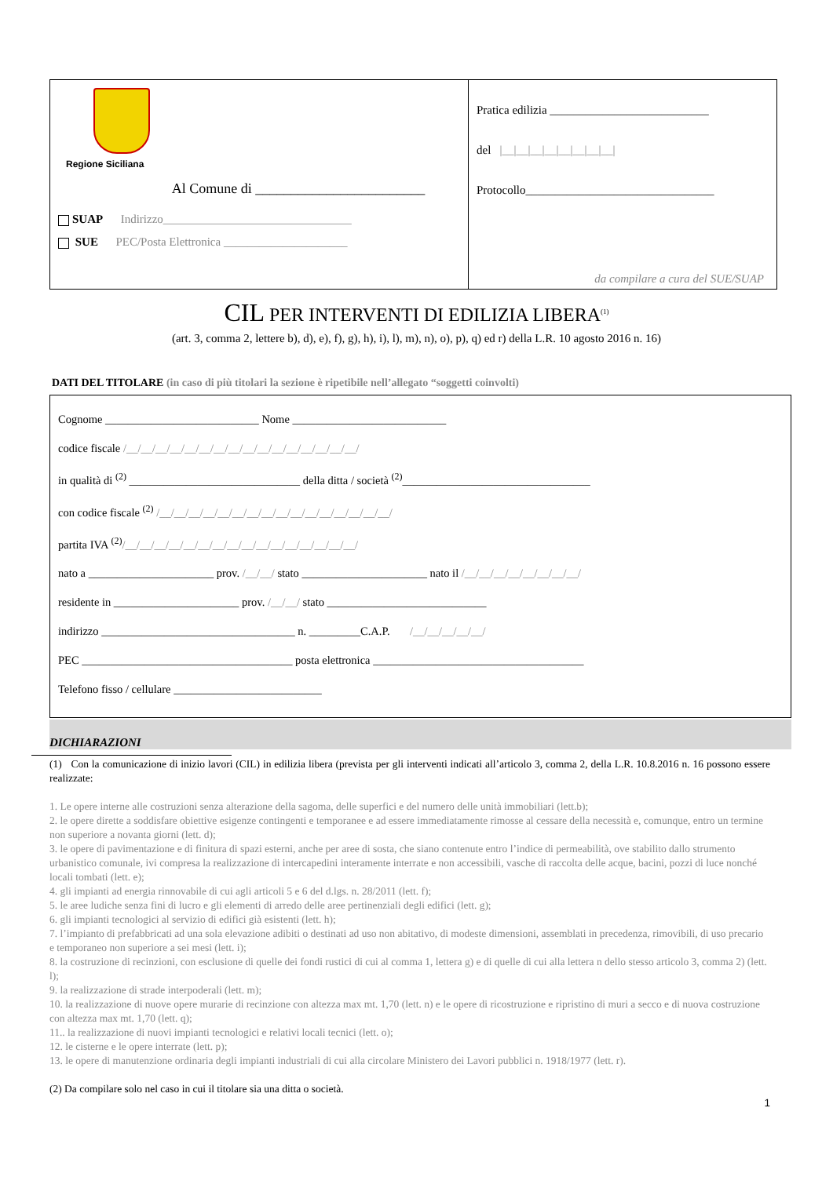Regione Siciliana
Al Comune di ________________________
SUAP Indirizzo________________________________
SUE PEC/Posta Elettronica _____________________
Pratica edilizia ___________________________
del |__|__|__|__|__|__|__|__|
Protocollo________________________________
da compilare a cura del SUE/SUAP
CIL PER INTERVENTI DI EDILIZIA LIBERA<sup>(1)</sup>
(art. 3, comma 2, lettere b), d), e), f), g), h), i), l), m), n), o), p), q) ed r) della L.R. 10 agosto 2016 n. 16)
DATI DEL TITOLARE (in caso di più titolari la sezione è ripetibile nell’allegato “soggetti coinvolti)
Cognome ___________________________ Nome ___________________________
codice fiscale /__/__/__/__/__/__/__/__/__/__/__/__/__/__/__/__/
in qualità di <sup>(2)</sup> ______________________________ della ditta / società <sup>(2)</sup>_________________________________
con codice fiscale <sup>(2)</sup> /__/__/__/__/__/__/__/__/__/__/__/__/__/__/__/__/
partita IVA <sup>(2)</sup>/__/__/__/__/__/__/__/__/__/__/__/__/__/__/__/__/
nato a ______________________ prov. /__/__/ stato ______________________ nato il /__/__/__/__/__/__/__/__/
residente in ______________________ prov. /__/__/ stato ____________________________
indirizzo __________________________________ n. _________C.A.P. /__/__/__/__/__/
PEC _____________________________________ posta elettronica _____________________________________
Telefono fisso / cellulare __________________________
DICHIARAZIONI
(1) Con la comunicazione di inizio lavori (CIL) in edilizia libera (prevista per gli interventi indicati all’articolo 3, comma 2, della L.R. 10.8.2016 n. 16 possono essere realizzate:
1. Le opere interne alle costruzioni senza alterazione della sagoma, delle superfici e del numero delle unità immobiliari (lett.b);
2. le opere dirette a soddisfare obiettive esigenze contingenti e temporanee e ad essere immediatamente rimosse al cessare della necessità e, comunque, entro un termine non superiore a novanta giorni (lett. d);
3. le opere di pavimentazione e di finitura di spazi esterni, anche per aree di sosta, che siano contenute entro l’indice di permeabilità, ove stabilito dallo strumento urbanistico comunale, ivi compresa la realizzazione di intercapedini interamente interrate e non accessibili, vasche di raccolta delle acque, bacini, pozzi di luce nonché locali tombati (lett. e);
4. gli impianti ad energia rinnovabile di cui agli articoli 5 e 6 del d.lgs. n. 28/2011 (lett. f);
5. le aree ludiche senza fini di lucro e gli elementi di arredo delle aree pertinenziali degli edifici (lett. g);
6. gli impianti tecnologici al servizio di edifici già esistenti (lett. h);
7. l’impianto di prefabbricati ad una sola elevazione adibiti o destinati ad uso non abitativo, di modeste dimensioni, assemblati in precedenza, rimovibili, di uso precario e temporaneo non superiore a sei mesi (lett. i);
8. la costruzione di recinzioni, con esclusione di quelle dei fondi rustici di cui al comma 1, lettera g) e di quelle di cui alla lettera n dello stesso articolo 3, comma 2) (lett. l);
9. la realizzazione di strade interpoderali (lett. m);
10. la realizzazione di nuove opere murarie di recinzione con altezza max mt. 1,70 (lett. n) e le opere di ricostruzione e ripristino di muri a secco e di nuova costruzione con altezza max mt. 1,70 (lett. q);
11.. la realizzazione di nuovi impianti tecnologici e relativi locali tecnici (lett. o);
12. le cisterne e le opere interrate (lett. p);
13. le opere di manutenzione ordinaria degli impianti industriali di cui alla circolare Ministero dei Lavori pubblici n. 1918/1977 (lett. r).
(2) Da compilare solo nel caso in cui il titolare sia una ditta o società.
1